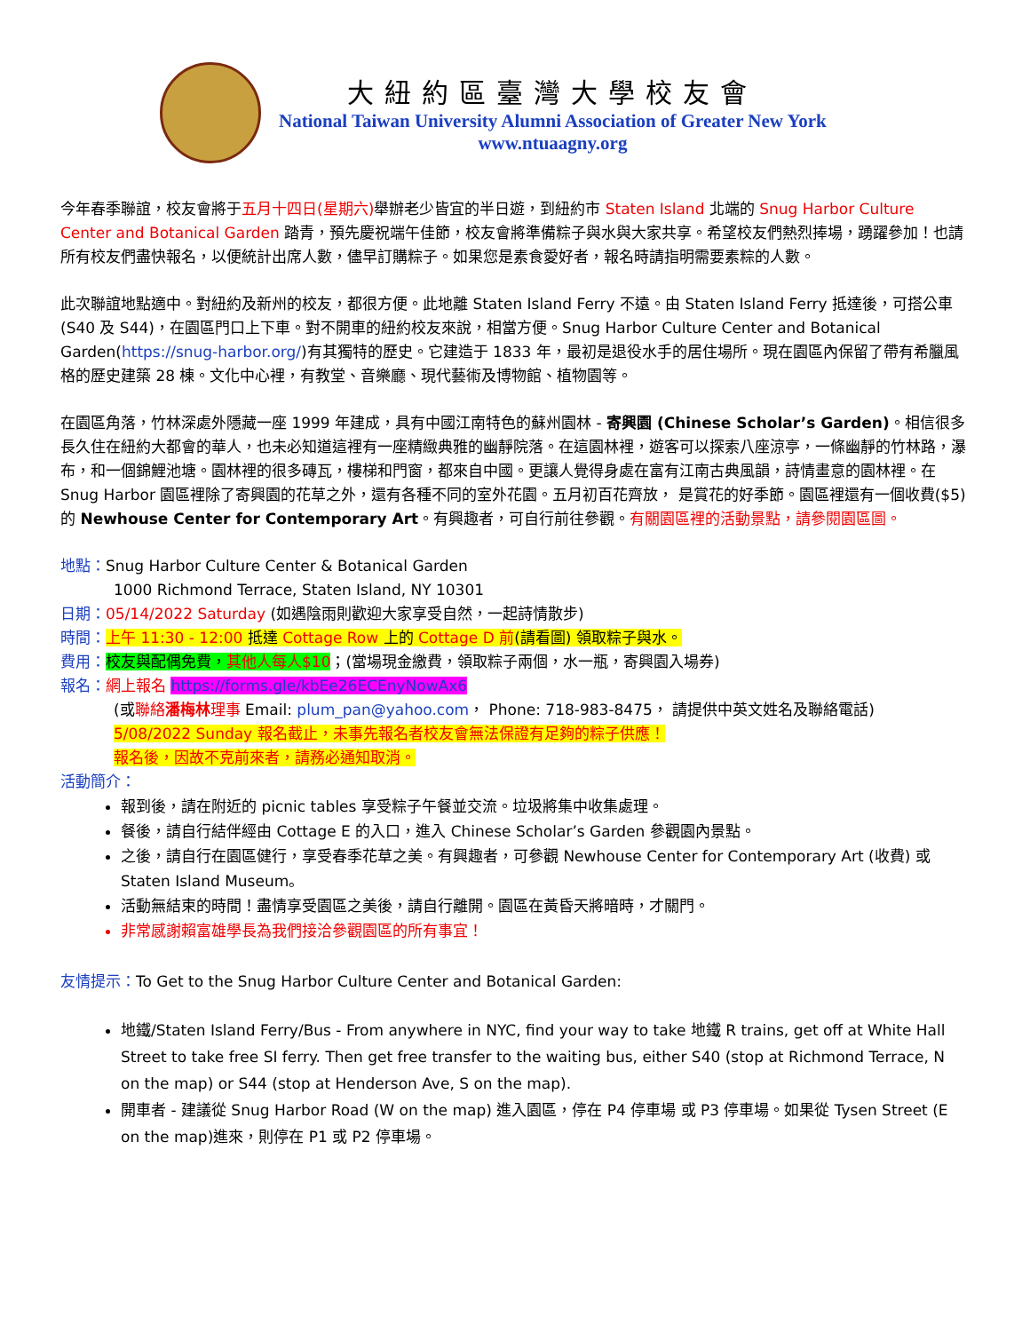大紐約區臺灣大學校友會
National Taiwan University Alumni Association of Greater New York
www.ntuaagny.org
今年春季聯誼，校友會將于五月十四日(星期六) 舉辦老少皆宜的半日遊，到紐約市 Staten Island 北端的 Snug Harbor Culture Center and Botanical Garden 踏青，預先慶祝端午佳節，校友會將準備粽子與水與大家共享。希望校友們熱烈捧場，踴躍參加！也請所有校友們盡快報名，以便統計出席人數，儘早訂購粽子。如果您是素食愛好者，報名時請指明需要素粽的人數。
此次聯誼地點適中。對紐約及新州的校友，都很方便。此地離 Staten Island Ferry 不遠。由 Staten Island Ferry 抵達後，可搭公車(S40 及 S44)，在園區門口上下車。對不開車的紐約校友來說，相當方便。Snug Harbor Culture Center and Botanical Garden(https://snug-harbor.org/)有其獨特的歷史。它建造于 1833 年，最初是退役水手的居住場所。現在園區內保留了帶有希臘風格的歷史建築 28 棟。文化中心裡，有教堂、音樂廳、現代藝術及博物館、植物園等。
在園區角落，竹林深處外隱藏一座 1999 年建成，具有中國江南特色的蘇州園林 - 寄興園 (Chinese Scholar’s Garden)。相信很多長久住在紐約大都會的華人，也未必知道這裡有一座精緻典雅的幽靜院落。在這園林裡，遊客可以探索八座涼亭，一條幽靜的竹林路，瀑布，和一個錦鯉池塘。園林裡的很多磚瓦，樓梯和門窗，都來自中國。更讓人覺得身處在富有江南古典風韻，詩情畫意的園林裡。在 Snug Harbor 園區裡除了寄興園的花草之外，還有各種不同的室外花園。五月初百花齊放， 是賞花的好季節。園區裡還有一個收費($5) 的 Newhouse Center for Contemporary Art。有興趣者，可自行前往參觀。有關園區裡的活動景點，請參閱園區圖。
地點：Snug Harbor Culture Center & Botanical Garden
1000 Richmond Terrace, Staten Island, NY 10301
日期：05/14/2022 Saturday (如遇陰雨則歡迎大家享受自然，一起詩情散步)
時間：上午 11:30 - 12:00 抵達 Cottage Row 上的 Cottage D 前(請看圖) 領取粽子與水。
費用：校友與配偶免費，其他人每人$10；(當場現金繳費，領取粽子兩個，水一瓶，寄興園入場券)
報名：網上報名 https://forms.gle/kbEe26ECEnyNowAx6
(或聯絡潘梅林理事 Email: plum_pan@yahoo.com， Phone: 718-983-8475， 請提供中英文姓名及聯絡電話)
5/08/2022 Sunday 報名截止，未事先報名者校友會無法保證有足夠的粽子供應！
報名後，因故不克前來者，請務必通知取消。
活動簡介：
報到後，請在附近的 picnic tables 享受粽子午餐並交流。垃圾將集中收集處理。
餐後，請自行結伴經由 Cottage E 的入口，進入 Chinese Scholar’s Garden 參觀園內景點。
之後，請自行在園區健行，享受春季花草之美。有興趣者，可參觀 Newhouse Center for Contemporary Art (收費) 或 Staten Island Museum。
活動無結束的時間！盡情享受園區之美後，請自行離開。園區在黃昏天將暗時，才關門。
非常感謝賴富雄學長為我們接洽參觀園區的所有事宜！
友情提示：To Get to the Snug Harbor Culture Center and Botanical Garden:
地鐵/Staten Island Ferry/Bus - From anywhere in NYC, find your way to take 地鐵 R trains, get off at White Hall Street to take free SI ferry. Then get free transfer to the waiting bus, either S40 (stop at Richmond Terrace, N on the map) or S44 (stop at Henderson Ave, S on the map).
開車者 - 建議從 Snug Harbor Road (W on the map) 進入園區，停在 P4 停車場 或 P3 停車場。如果從 Tysen Street (E on the map)進來，則停在 P1 或 P2 停車場。